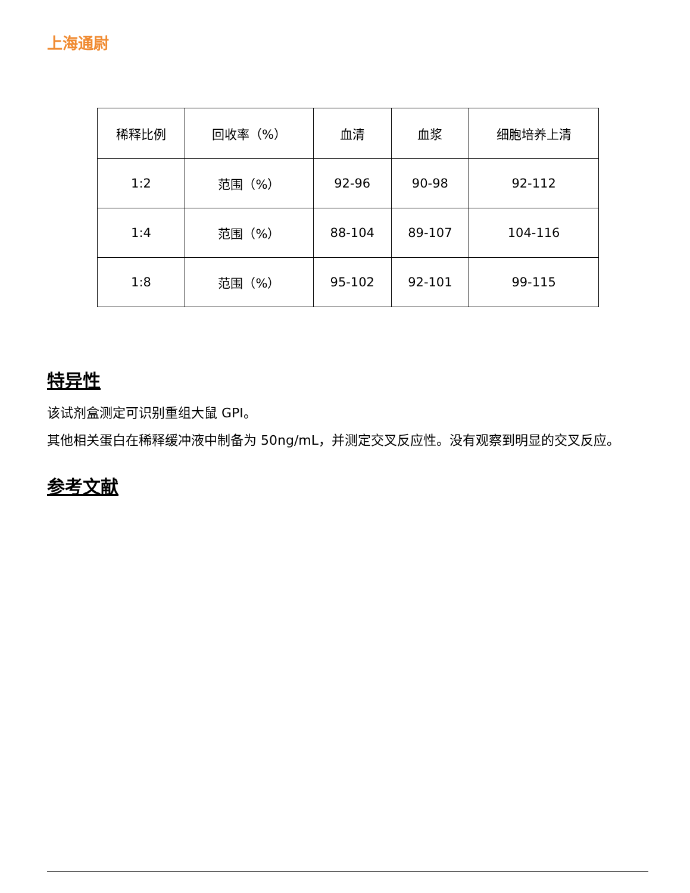上海通尉
| 稀释比例 | 回收率（%） | 血清 | 血浆 | 细胞培养上清 |
| 1:2 | 范围（%） | 92-96 | 90-98 | 92-112 |
| 1:4 | 范围（%） | 88-104 | 89-107 | 104-116 |
| 1:8 | 范围（%） | 95-102 | 92-101 | 99-115 |
特异性
该试剂盒测定可识别重组大鼠 GPI。
其他相关蛋白在稀释缓冲液中制备为 50ng/mL，并测定交叉反应性。没有观察到明显的交叉反应。
参考文献